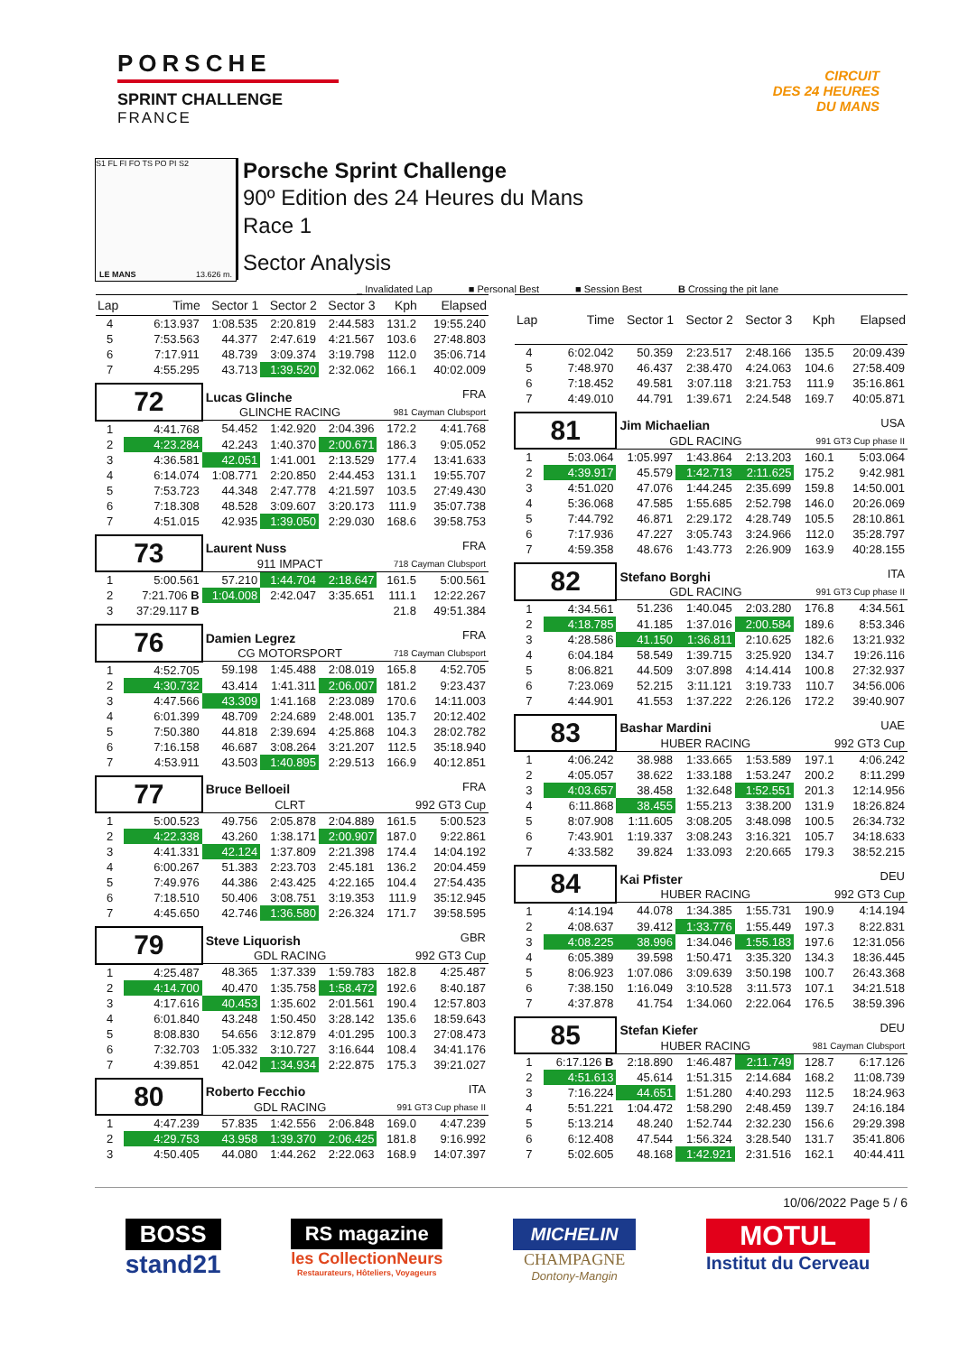PORSCHE
SPRINT CHALLENGE
FRANCE
CIRCUIT
DES 24 HEURES
DU MANS
S1 FL FI FO TS PO PI S2
LE MANS 13.626 m.
Porsche Sprint Challenge
90º Edition des 24 Heures du Mans
Race 1
Sector Analysis
_ Invalidated Lap ■ Personal Best ■ Session Best B Crossing the pit lane
| Lap | Time | Sector 1 | Sector 2 | Sector 3 | Kph | Elapsed | |
| --- | --- | --- | --- | --- | --- | --- | --- |
| 4 | 6:13.937 | 1:08.535 | 2:20.819 | 2:44.583 | 131.2 | 19:55.240 | |
| 5 | 7:53.563 | 44.377 | 2:47.619 | 4:21.567 | 103.6 | 27:48.803 | |
| 6 | 7:17.911 | 48.739 | 3:09.374 | 3:19.798 | 112.0 | 35:06.714 | |
| 7 | 4:55.295 | 43.713 | 1:39.520 | 2:32.062 | 166.1 | 40:02.009 | |
| 72 | | Lucas Glinche | | | | | FRA |
| | | GLINCHE RACING | | | 981 Cayman Clubsport | | |
| 1 | 4:41.768 | 54.452 | 1:42.920 | 2:04.396 | 172.2 | 4:41.768 | |
| 2 | 4:23.284 | 42.243 | 1:40.370 | 2:00.671 | 186.3 | 9:05.052 | |
| 3 | 4:36.581 | 42.051 | 1:41.001 | 2:13.529 | 177.4 | 13:41.633 | |
| 4 | 6:14.074 | 1:08.771 | 2:20.850 | 2:44.453 | 131.1 | 19:55.707 | |
| 5 | 7:53.723 | 44.348 | 2:47.778 | 4:21.597 | 103.5 | 27:49.430 | |
| 6 | 7:18.308 | 48.528 | 3:09.607 | 3:20.173 | 111.9 | 35:07.738 | |
| 7 | 4:51.015 | 42.935 | 1:39.050 | 2:29.030 | 168.6 | 39:58.753 | |
| 73 | | Laurent Nuss | | | | | FRA |
| | | 911 IMPACT | | | 718 Cayman Clubsport | | |
| 1 | 5:00.561 | 57.210 | 1:44.704 | 2:18.647 | 161.5 | 5:00.561 | |
| 2 | 7:21.706 B | 1:04.008 | 2:42.047 | 3:35.651 | 111.1 | 12:22.267 | |
| 3 | 37:29.117 B | | | | 21.8 | 49:51.384 | |
| 76 | | Damien Legrez | | | | | FRA |
| | | CG MOTORSPORT | | | 718 Cayman Clubsport | | |
| 1 | 4:52.705 | 59.198 | 1:45.488 | 2:08.019 | 165.8 | 4:52.705 | |
| 2 | 4:30.732 | 43.414 | 1:41.311 | 2:06.007 | 181.2 | 9:23.437 | |
| 3 | 4:47.566 | 43.309 | 1:41.168 | 2:23.089 | 170.6 | 14:11.003 | |
| 4 | 6:01.399 | 48.709 | 2:24.689 | 2:48.001 | 135.7 | 20:12.402 | |
| 5 | 7:50.380 | 44.818 | 2:39.694 | 4:25.868 | 104.3 | 28:02.782 | |
| 6 | 7:16.158 | 46.687 | 3:08.264 | 3:21.207 | 112.5 | 35:18.940 | |
| 7 | 4:53.911 | 43.503 | 1:40.895 | 2:29.513 | 166.9 | 40:12.851 | |
| 77 | | Bruce Belloeil | | | | | FRA |
| | | CLRT | | | 992 GT3 Cup | | |
| 1 | 5:00.523 | 49.756 | 2:05.878 | 2:04.889 | 161.5 | 5:00.523 | |
| 2 | 4:22.338 | 43.260 | 1:38.171 | 2:00.907 | 187.0 | 9:22.861 | |
| 3 | 4:41.331 | 42.124 | 1:37.809 | 2:21.398 | 174.4 | 14:04.192 | |
| 4 | 6:00.267 | 51.383 | 2:23.703 | 2:45.181 | 136.2 | 20:04.459 | |
| 5 | 7:49.976 | 44.386 | 2:43.425 | 4:22.165 | 104.4 | 27:54.435 | |
| 6 | 7:18.510 | 50.406 | 3:08.751 | 3:19.353 | 111.9 | 35:12.945 | |
| 7 | 4:45.650 | 42.746 | 1:36.580 | 2:26.324 | 171.7 | 39:58.595 | |
| 79 | | Steve Liquorish | | | | | GBR |
| | | GDL RACING | | | 992 GT3 Cup | | |
| 1 | 4:25.487 | 48.365 | 1:37.339 | 1:59.783 | 182.8 | 4:25.487 | |
| 2 | 4:14.700 | 40.470 | 1:35.758 | 1:58.472 | 192.6 | 8:40.187 | |
| 3 | 4:17.616 | 40.453 | 1:35.602 | 2:01.561 | 190.4 | 12:57.803 | |
| 4 | 6:01.840 | 43.248 | 1:50.450 | 3:28.142 | 135.6 | 18:59.643 | |
| 5 | 8:08.830 | 54.656 | 3:12.879 | 4:01.295 | 100.3 | 27:08.473 | |
| 6 | 7:32.703 | 1:05.332 | 3:10.727 | 3:16.644 | 108.4 | 34:41.176 | |
| 7 | 4:39.851 | 42.042 | 1:34.934 | 2:22.875 | 175.3 | 39:21.027 | |
| 80 | | Roberto Fecchio | | | | | ITA |
| | | GDL RACING | | | 991 GT3 Cup phase II | | |
| 1 | 4:47.239 | 57.835 | 1:42.556 | 2:06.848 | 169.0 | 4:47.239 | |
| 2 | 4:29.753 | 43.958 | 1:39.370 | 2:06.425 | 181.8 | 9:16.992 | |
| 3 | 4:50.405 | 44.080 | 1:44.262 | 2:22.063 | 168.9 | 14:07.397 | |
| Lap | Time | Sector 1 | Sector 2 | Sector 3 | Kph | Elapsed | |
| --- | --- | --- | --- | --- | --- | --- | --- |
| 4 | 6:02.042 | 50.359 | 2:23.517 | 2:48.166 | 135.5 | 20:09.439 | |
| 5 | 7:48.970 | 46.437 | 2:38.470 | 4:24.063 | 104.6 | 27:58.409 | |
| 6 | 7:18.452 | 49.581 | 3:07.118 | 3:21.753 | 111.9 | 35:16.861 | |
| 7 | 4:49.010 | 44.791 | 1:39.671 | 2:24.548 | 169.7 | 40:05.871 | |
| 81 | | Jim Michaelian | | | | | USA |
| | | GDL RACING | | | 991 GT3 Cup phase II | | |
| 1 | 5:03.064 | 1:05.997 | 1:43.864 | 2:13.203 | 160.1 | 5:03.064 | |
| 2 | 4:39.917 | 45.579 | 1:42.713 | 2:11.625 | 175.2 | 9:42.981 | |
| 3 | 4:51.020 | 47.076 | 1:44.245 | 2:35.699 | 159.8 | 14:50.001 | |
| 4 | 5:36.068 | 47.585 | 1:55.685 | 2:52.798 | 146.0 | 20:26.069 | |
| 5 | 7:44.792 | 46.871 | 2:29.172 | 4:28.749 | 105.5 | 28:10.861 | |
| 6 | 7:17.936 | 47.227 | 3:05.743 | 3:24.966 | 112.0 | 35:28.797 | |
| 7 | 4:59.358 | 48.676 | 1:43.773 | 2:26.909 | 163.9 | 40:28.155 | |
| 82 | | Stefano Borghi | | | | | ITA |
| | | GDL RACING | | | 991 GT3 Cup phase II | | |
| 1 | 4:34.561 | 51.236 | 1:40.045 | 2:03.280 | 176.8 | 4:34.561 | |
| 2 | 4:18.785 | 41.185 | 1:37.016 | 2:00.584 | 189.6 | 8:53.346 | |
| 3 | 4:28.586 | 41.150 | 1:36.811 | 2:10.625 | 182.6 | 13:21.932 | |
| 4 | 6:04.184 | 58.549 | 1:39.715 | 3:25.920 | 134.7 | 19:26.116 | |
| 5 | 8:06.821 | 44.509 | 3:07.898 | 4:14.414 | 100.8 | 27:32.937 | |
| 6 | 7:23.069 | 52.215 | 3:11.121 | 3:19.733 | 110.7 | 34:56.006 | |
| 7 | 4:44.901 | 41.553 | 1:37.222 | 2:26.126 | 172.2 | 39:40.907 | |
| 83 | | Bashar Mardini | | | | | UAE |
| | | HUBER RACING | | | 992 GT3 Cup | | |
| 1 | 4:06.242 | 38.988 | 1:33.665 | 1:53.589 | 197.1 | 4:06.242 | |
| 2 | 4:05.057 | 38.622 | 1:33.188 | 1:53.247 | 200.2 | 8:11.299 | |
| 3 | 4:03.657 | 38.458 | 1:32.648 | 1:52.551 | 201.3 | 12:14.956 | |
| 4 | 6:11.868 | 38.455 | 1:55.213 | 3:38.200 | 131.9 | 18:26.824 | |
| 5 | 8:07.908 | 1:11.605 | 3:08.205 | 3:48.098 | 100.5 | 26:34.732 | |
| 6 | 7:43.901 | 1:19.337 | 3:08.243 | 3:16.321 | 105.7 | 34:18.633 | |
| 7 | 4:33.582 | 39.824 | 1:33.093 | 2:20.665 | 179.3 | 38:52.215 | |
| 84 | | Kai Pfister | | | | | DEU |
| | | HUBER RACING | | | 992 GT3 Cup | | |
| 1 | 4:14.194 | 44.078 | 1:34.385 | 1:55.731 | 190.9 | 4:14.194 | |
| 2 | 4:08.637 | 39.412 | 1:33.776 | 1:55.449 | 197.3 | 8:22.831 | |
| 3 | 4:08.225 | 38.996 | 1:34.046 | 1:55.183 | 197.6 | 12:31.056 | |
| 4 | 6:05.389 | 39.598 | 1:50.471 | 3:35.320 | 134.3 | 18:36.445 | |
| 5 | 8:06.923 | 1:07.086 | 3:09.639 | 3:50.198 | 100.7 | 26:43.368 | |
| 6 | 7:38.150 | 1:16.049 | 3:10.528 | 3:11.573 | 107.1 | 34:21.518 | |
| 7 | 4:37.878 | 41.754 | 1:34.060 | 2:22.064 | 176.5 | 38:59.396 | |
| 85 | | Stefan Kiefer | | | | | DEU |
| | | HUBER RACING | | | 981 Cayman Clubsport | | |
| 1 | 6:17.126 B | 2:18.890 | 1:46.487 | 2:11.749 | 128.7 | 6:17.126 | |
| 2 | 4:51.613 | 45.614 | 1:51.315 | 2:14.684 | 168.2 | 11:08.739 | |
| 3 | 7:16.224 | 44.651 | 1:51.280 | 4:40.293 | 112.5 | 18:24.963 | |
| 4 | 5:51.221 | 1:04.472 | 1:58.290 | 2:48.459 | 139.7 | 24:16.184 | |
| 5 | 5:13.214 | 48.240 | 1:52.744 | 2:32.230 | 156.6 | 29:29.398 | |
| 6 | 6:12.408 | 47.544 | 1:56.324 | 3:28.540 | 131.7 | 35:41.806 | |
| 7 | 5:02.605 | 48.168 | 1:42.921 | 2:31.516 | 162.1 | 40:44.411 | |
10/06/2022 Page 5 / 6
BOSS
stand21
RS magazine
les CollectionNeurs
Restaurateurs, Hôteliers, Voyageurs
MICHELIN
CHAMPAGNE
Dontony-Mangin
MOTUL
Institut du Cerveau